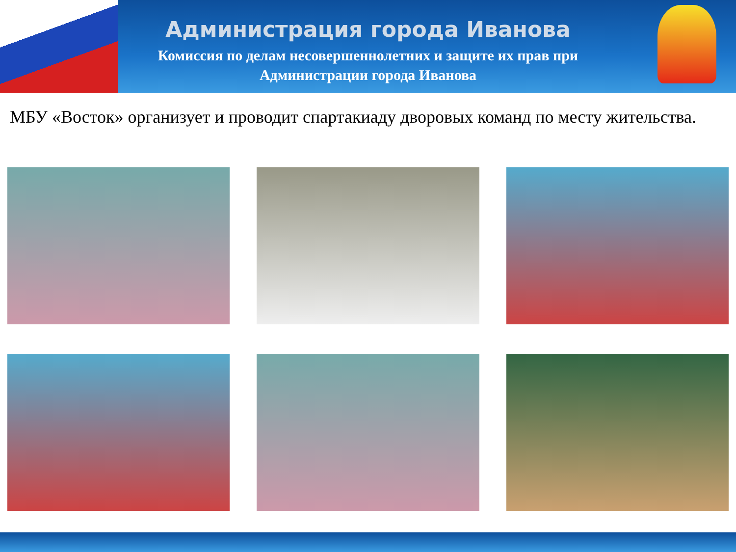Администрация города Иванова
Комиссия по делам несовершеннолетних и защите их прав при
Администрации города Иванова
МБУ «Восток» организует и проводит спартакиаду дворовых команд по месту жительства.